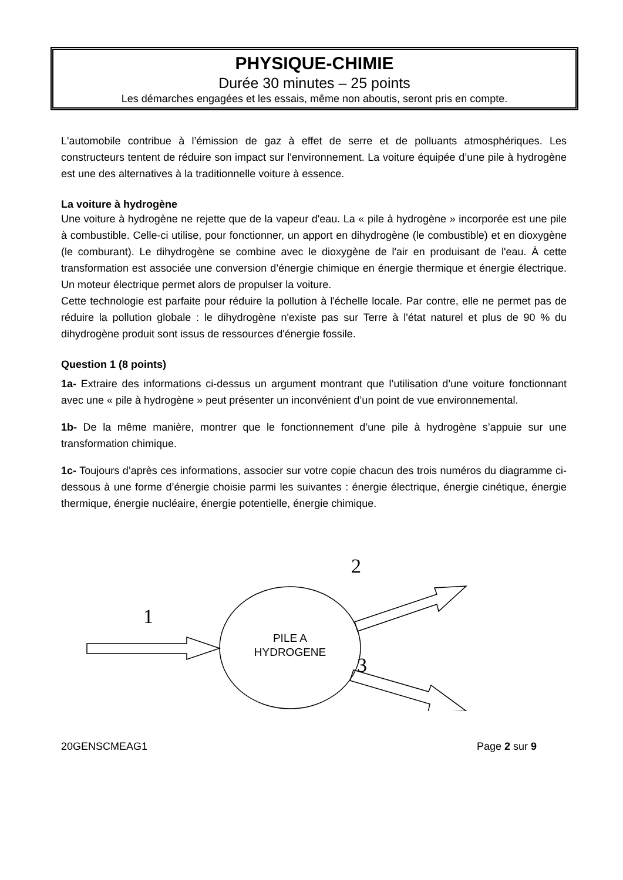PHYSIQUE-CHIMIE
Durée 30 minutes – 25 points
Les démarches engagées et les essais, même non aboutis, seront pris en compte.
L'automobile contribue à l’émission de gaz à effet de serre et de polluants atmosphériques. Les constructeurs tentent de réduire son impact sur l'environnement. La voiture équipée d’une pile à hydrogène est une des alternatives à la traditionnelle voiture à essence.
La voiture à hydrogène
Une voiture à hydrogène ne rejette que de la vapeur d'eau. La « pile à hydrogène » incorporée est une pile à combustible. Celle-ci utilise, pour fonctionner, un apport en dihydrogène (le combustible) et en dioxygène (le comburant). Le dihydrogène se combine avec le dioxygène de l'air en produisant de l'eau. À cette transformation est associée une conversion d’énergie chimique en énergie thermique et énergie électrique. Un moteur électrique permet alors de propulser la voiture.
Cette technologie est parfaite pour réduire la pollution à l'échelle locale. Par contre, elle ne permet pas de réduire la pollution globale : le dihydrogène n'existe pas sur Terre à l'état naturel et plus de 90 % du dihydrogène produit sont issus de ressources d'énergie fossile.
Question 1 (8 points)
1a- Extraire des informations ci-dessus un argument montrant que l’utilisation d’une voiture fonctionnant avec une « pile à hydrogène » peut présenter un inconvénient d’un point de vue environnemental.
1b- De la même manière, montrer que le fonctionnement d’une pile à hydrogène s’appuie sur une transformation chimique.
1c- Toujours d’après ces informations, associer sur votre copie chacun des trois numéros du diagramme ci-dessous à une forme d’énergie choisie parmi les suivantes : énergie électrique, énergie cinétique, énergie thermique, énergie nucléaire, énergie potentielle, énergie chimique.
1
2
3
PILE A
HYDROGENE
20GENSCMEAG1 Page 2 sur 9